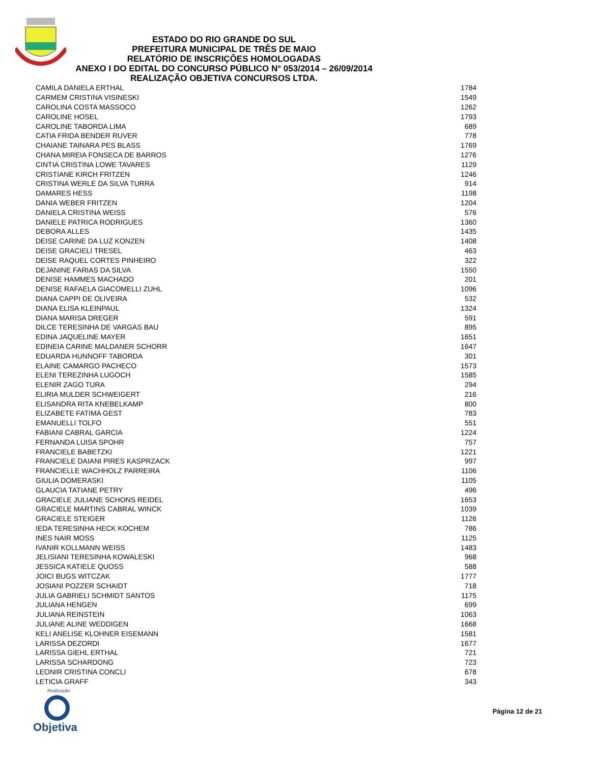ESTADO DO RIO GRANDE DO SUL
PREFEITURA MUNICIPAL DE TRÊS DE MAIO
RELATÓRIO DE INSCRIÇÕES HOMOLOGADAS
ANEXO I DO EDITAL DO CONCURSO PÚBLICO N° 053/2014 – 26/09/2014
REALIZAÇÃO OBJETIVA CONCURSOS LTDA.
| CAMILA DANIELA ERTHAL | 1784 |
| CARMEM CRISTINA VISINESKI | 1549 |
| CAROLINA COSTA MASSOCO | 1262 |
| CAROLINE HOSEL | 1793 |
| CAROLINE TABORDA LIMA | 689 |
| CATIA FRIDA BENDER RUVER | 778 |
| CHAIANE TAINARA PES BLASS | 1769 |
| CHANA MIREIA FONSECA DE BARROS | 1276 |
| CINTIA CRISTINA LOWE TAVARES | 1129 |
| CRISTIANE KIRCH FRITZEN | 1246 |
| CRISTINA WERLE DA SILVA TURRA | 914 |
| DAMARES HESS | 1198 |
| DANIA WEBER FRITZEN | 1204 |
| DANIELA CRISTINA WEISS | 576 |
| DANIELE PATRICA RODRIGUES | 1360 |
| DEBORA ALLES | 1435 |
| DEISE CARINE DA LUZ KONZEN | 1408 |
| DEISE GRACIELI TRESEL | 463 |
| DEISE RAQUEL CORTES PINHEIRO | 322 |
| DEJANINE FARIAS DA SILVA | 1550 |
| DENISE HAMMES MACHADO | 201 |
| DENISE RAFAELA GIACOMELLI ZUHL | 1096 |
| DIANA CAPPI DE OLIVEIRA | 532 |
| DIANA ELISA KLEINPAUL | 1324 |
| DIANA MARISA DREGER | 591 |
| DILCE TERESINHA DE VARGAS BAU | 895 |
| EDINA JAQUELINE MAYER | 1651 |
| EDINEIA CARINE MALDANER SCHORR | 1647 |
| EDUARDA HUNNOFF TABORDA | 301 |
| ELAINE CAMARGO PACHECO | 1573 |
| ELENI TEREZINHA LUGOCH | 1585 |
| ELENIR ZAGO TURA | 294 |
| ELIRIA MULDER SCHWEIGERT | 216 |
| ELISANDRA RITA KNEBELKAMP | 800 |
| ELIZABETE FATIMA GEST | 783 |
| EMANUELLI TOLFO | 551 |
| FABIANI CABRAL GARCIA | 1224 |
| FERNANDA LUISA SPOHR | 757 |
| FRANCIELE BABETZKI | 1221 |
| FRANCIELE DAIANI PIRES KASPRZACK | 997 |
| FRANCIELLE WACHHOLZ PARREIRA | 1106 |
| GIULIA DOMERASKI | 1105 |
| GLAUCIA TATIANE PETRY | 496 |
| GRACIELE JULIANE SCHONS REIDEL | 1653 |
| GRACIELE MARTINS CABRAL WINCK | 1039 |
| GRACIELE STEIGER | 1126 |
| IEDA TERESINHA HECK KOCHEM | 786 |
| INES NAIR MOSS | 1125 |
| IVANIR KOLLMANN WEISS | 1483 |
| JELISIANI TERESINHA KOWALESKI | 968 |
| JESSICA KATIELE QUOSS | 588 |
| JOICI BUGS WITCZAK | 1777 |
| JOSIANI POZZER SCHAIDT | 718 |
| JULIA GABRIELI SCHMIDT SANTOS | 1175 |
| JULIANA HENGEN | 699 |
| JULIANA REINSTEIN | 1063 |
| JULIANE ALINE WEDDIGEN | 1668 |
| KELI ANELISE KLOHNER EISEMANN | 1581 |
| LARISSA DEZORDI | 1677 |
| LARISSA GIEHL ERTHAL | 721 |
| LARISSA SCHARDONG | 723 |
| LEONIR CRISTINA CONCLI | 678 |
| LETICIA GRAFF | 343 |
Realização
Objetiva
Página 12 de 21